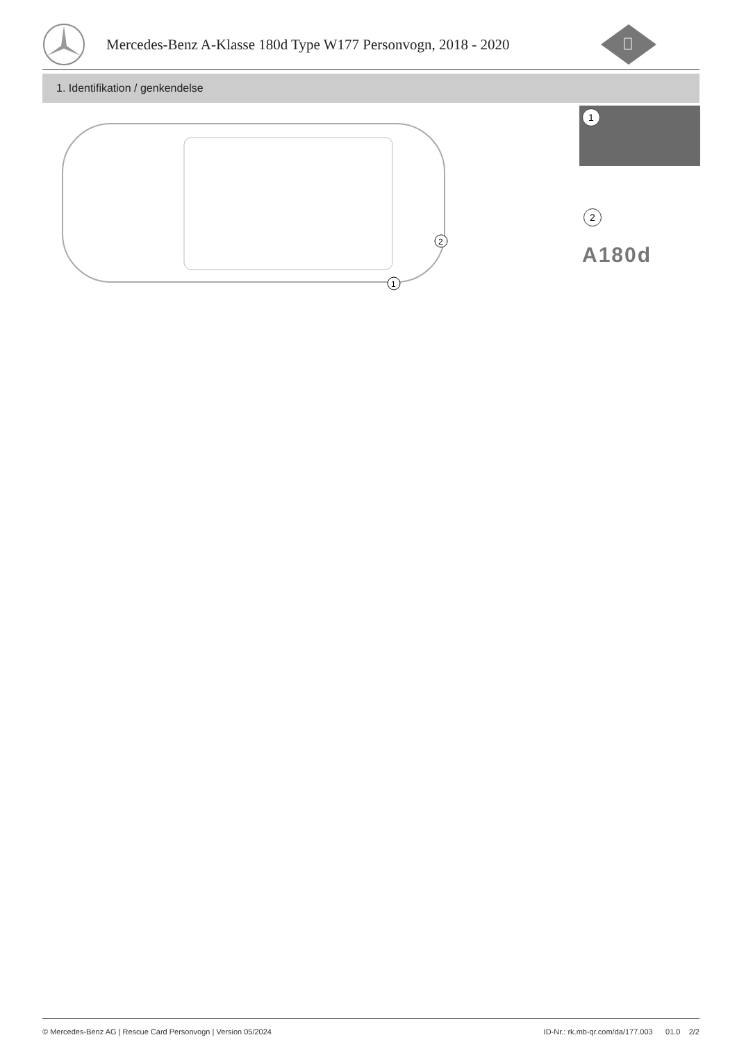Mercedes-Benz A-Klasse 180d Type W177 Personvogn, 2018 - 2020
1. Identifikation / genkendelse
1
2
1
2
A180d
© Mercedes-Benz AG | Rescue Card Personvogn | Version 05/2024 ID-Nr.: rk.mb-qr.com/da/177.003 01.0 2/2